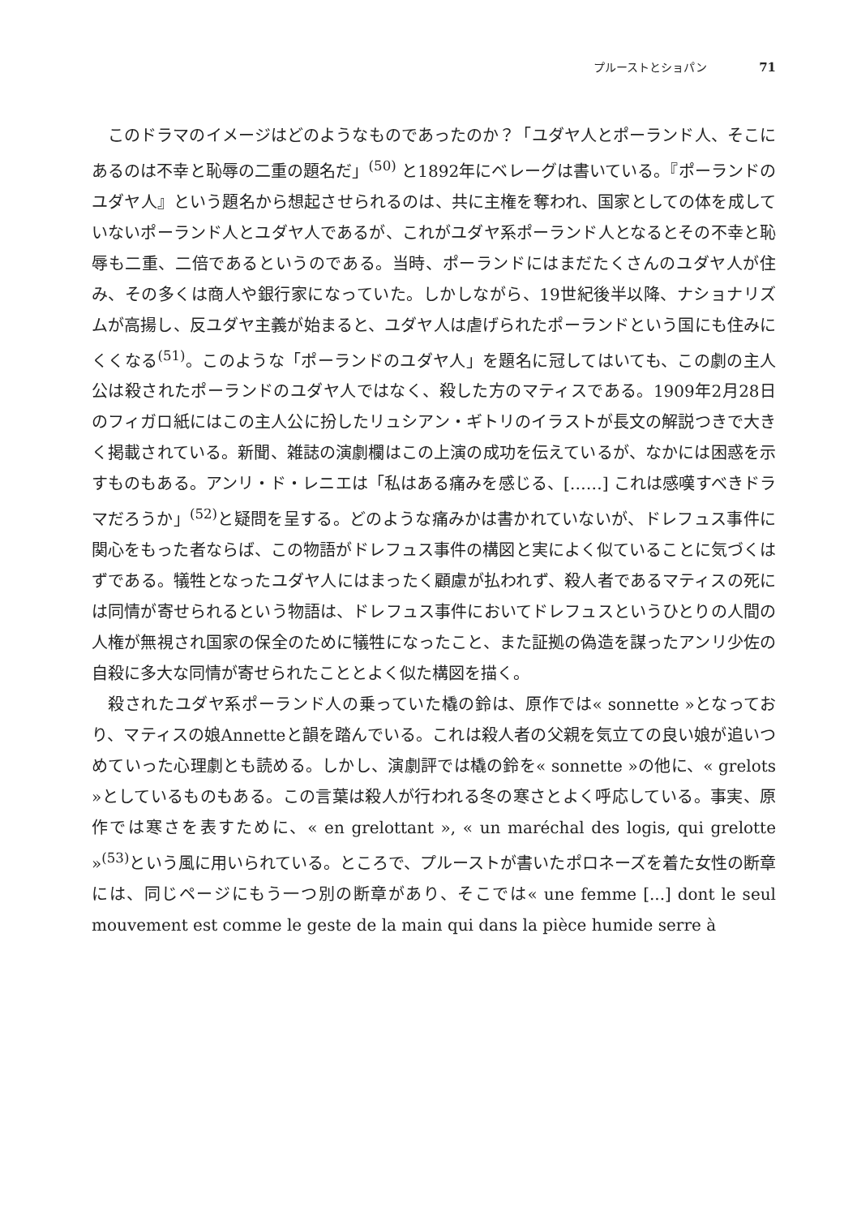プルーストとショパン 71
このドラマのイメージはどのようなものであったのか？「ユダヤ人とポーランド人、そこにあるのは不幸と恥辱の二重の題名だ」<sup>(50)</sup> と1892年にベレーグは書いている。『ポーランドのユダヤ人』という題名から想起させられるのは、共に主権を奪われ、国家としての体を成していないポーランド人とユダヤ人であるが、これがユダヤ系ポーランド人となるとその不幸と恥辱も二重、二倍であるというのである。当時、ポーランドにはまだたくさんのユダヤ人が住み、その多くは商人や銀行家になっていた。しかしながら、19世紀後半以降、ナショナリズムが高揚し、反ユダヤ主義が始まると、ユダヤ人は虐げられたポーランドという国にも住みにくくなる<sup>(51)</sup>。このような「ポーランドのユダヤ人」を題名に冠してはいても、この劇の主人公は殺されたポーランドのユダヤ人ではなく、殺した方のマティスである。1909年2月28日のフィガロ紙にはこの主人公に扮したリュシアン・ギトリのイラストが長文の解説つきで大きく掲載されている。新聞、雑誌の演劇欄はこの上演の成功を伝えているが、なかには困惑を示すものもある。アンリ・ド・レニエは「私はある痛みを感じる、[……] これは感嘆すべきドラマだろうか」<sup>(52)</sup>と疑問を呈する。どのような痛みかは書かれていないが、ドレフュス事件に関心をもった者ならば、この物語がドレフュス事件の構図と実によく似ていることに気づくはずである。犠牲となったユダヤ人にはまったく顧慮が払われず、殺人者であるマティスの死には同情が寄せられるという物語は、ドレフュス事件においてドレフュスというひとりの人間の人権が無視され国家の保全のために犠牲になったこと、また証拠の偽造を謀ったアンリ少佐の自殺に多大な同情が寄せられたこととよく似た構図を描く。
殺されたユダヤ系ポーランド人の乗っていた橇の鈴は、原作では« sonnette »となっており、マティスの娘Annetteと韻を踏んでいる。これは殺人者の父親を気立ての良い娘が追いつめていった心理劇とも読める。しかし、演劇評では橇の鈴を« sonnette »の他に、« grelots »としているものもある。この言葉は殺人が行われる冬の寒さとよく呼応している。事実、原作では寒さを表すために、« en grelottant », « un maréchal des logis, qui grelotte »<sup>(53)</sup>という風に用いられている。ところで、プルーストが書いたポロネーズを着た女性の断章には、同じページにもう一つ別の断章があり、そこでは« une femme [...] dont le seul mouvement est comme le geste de la main qui dans la pièce humide serre à